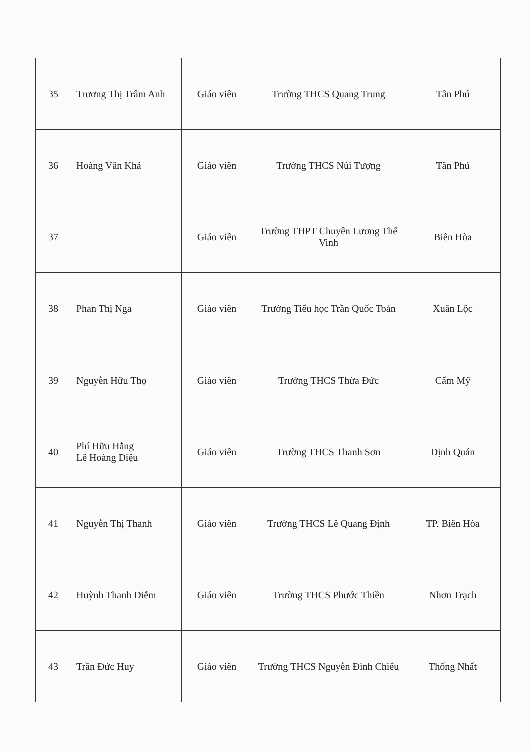| 35 | Trương Thị Trâm Anh | Giáo viên | Trường THCS Quang Trung | Tân Phú |
| 36 | Hoàng Văn Khả | Giáo viên | Trường THCS Núi Tượng | Tân Phú |
| 37 | | Giáo viên | Trường THPT Chuyên Lương Thế Vinh | Biên Hòa |
| 38 | Phan Thị Nga | Giáo viên | Trường Tiểu học Trần Quốc Toản | Xuân Lộc |
| 39 | Nguyễn Hữu Thọ | Giáo viên | Trường THCS Thừa Đức | Cẩm Mỹ |
| 40 | Phí Hữu Hằng Lê Hoàng Diệu | Giáo viên | Trường THCS Thanh Sơn | Định Quán |
| 41 | Nguyễn Thị Thanh | Giáo viên | Trường THCS Lê Quang Định | TP. Biên Hòa |
| 42 | Huỳnh Thanh Diễm | Giáo viên | Trường THCS Phước Thiền | Nhơn Trạch |
| 43 | Trần Đức Huy | Giáo viên | Trường THCS Nguyễn Đình Chiểu | Thống Nhất |